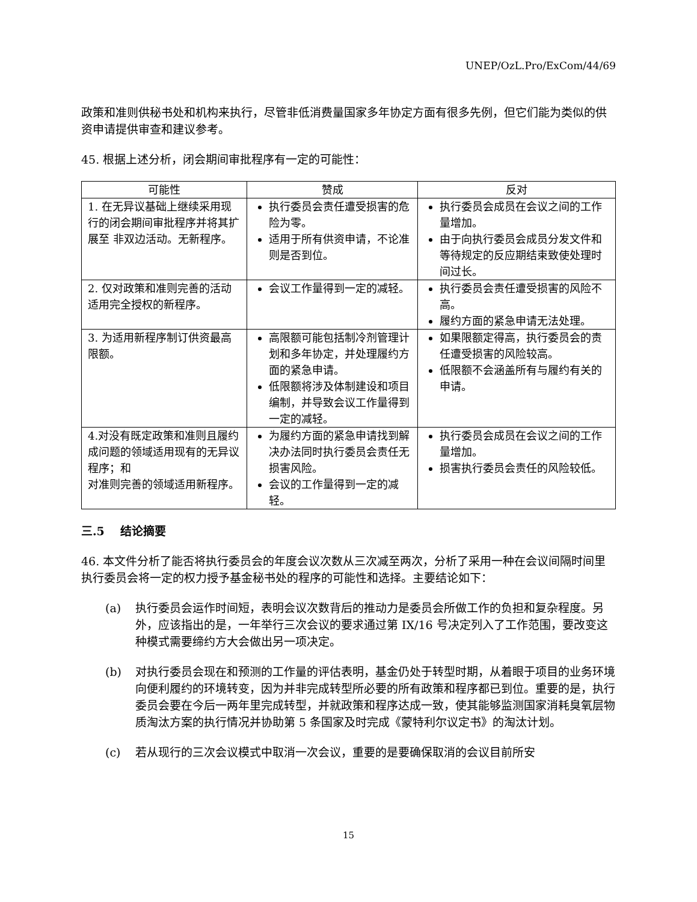UNEP/OzL.Pro/ExCom/44/69
政策和准则供秘书处和机构来执行，尽管非低消费量国家多年协定方面有很多先例，但它们能为类似的供资申请提供审查和建议参考。
45. 根据上述分析，闭会期间审批程序有一定的可能性：
| 可能性 | 赞成 | 反对 |
| --- | --- | --- |
| 1. 在无异议基础上继续采用现行的闭会期间审批程序并将其扩展至 非双边活动。无新程序。 | 执行委员会责任遭受损害的危险为零。 适用于所有供资申请，不论准则是否到位。 | 执行委员会成员在会议之间的工作量增加。 由于向执行委员会成员分发文件和等待规定的反应期结束致使处理时间过长。 |
| 2. 仅对政策和准则完善的活动适用完全授权的新程序。 | 会议工作量得到一定的减轻。 | 执行委员会责任遭受损害的风险不高。 履约方面的紧急申请无法处理。 |
| 3. 为适用新程序制订供资最高限额。 | 高限额可能包括制冷剂管理计划和多年协定，并处理履约方面的紧急申请。 低限额将涉及体制建设和项目编制，并导致会议工作量得到一定的减轻。 | 如果限额定得高，执行委员会的责任遭受损害的风险较高。 低限额不会涵盖所有与履约有关的申请。 |
| 4.对没有既定政策和准则且履约成问题的领域适用现有的无异议程序；和 对准则完善的领域适用新程序。 | 为履约方面的紧急申请找到解决办法同时执行委员会责任无损害风险。 会议的工作量得到一定的减轻。 | 执行委员会成员在会议之间的工作量增加。 损害执行委员会责任的风险较低。 |
三.5 结论摘要
46. 本文件分析了能否将执行委员会的年度会议次数从三次减至两次，分析了采用一种在会议间隔时间里执行委员会将一定的权力授予基金秘书处的程序的可能性和选择。主要结论如下：
(a) 执行委员会运作时间短，表明会议次数背后的推动力是委员会所做工作的负担和复杂程度。另外，应该指出的是，一年举行三次会议的要求通过第 IX/16 号决定列入了工作范围，要改变这种模式需要缔约方大会做出另一项决定。
(b) 对执行委员会现在和预测的工作量的评估表明，基金仍处于转型时期，从着眼于项目的业务环境向便利履约的环境转变，因为并非完成转型所必要的所有政策和程序都已到位。重要的是，执行委员会要在今后一两年里完成转型，并就政策和程序达成一致，使其能够监测国家消耗臭氧层物质淘汰方案的执行情况并协助第 5 条国家及时完成《蒙特利尔议定书》的淘汰计划。
(c) 若从现行的三次会议模式中取消一次会议，重要的是要确保取消的会议目前所安
15